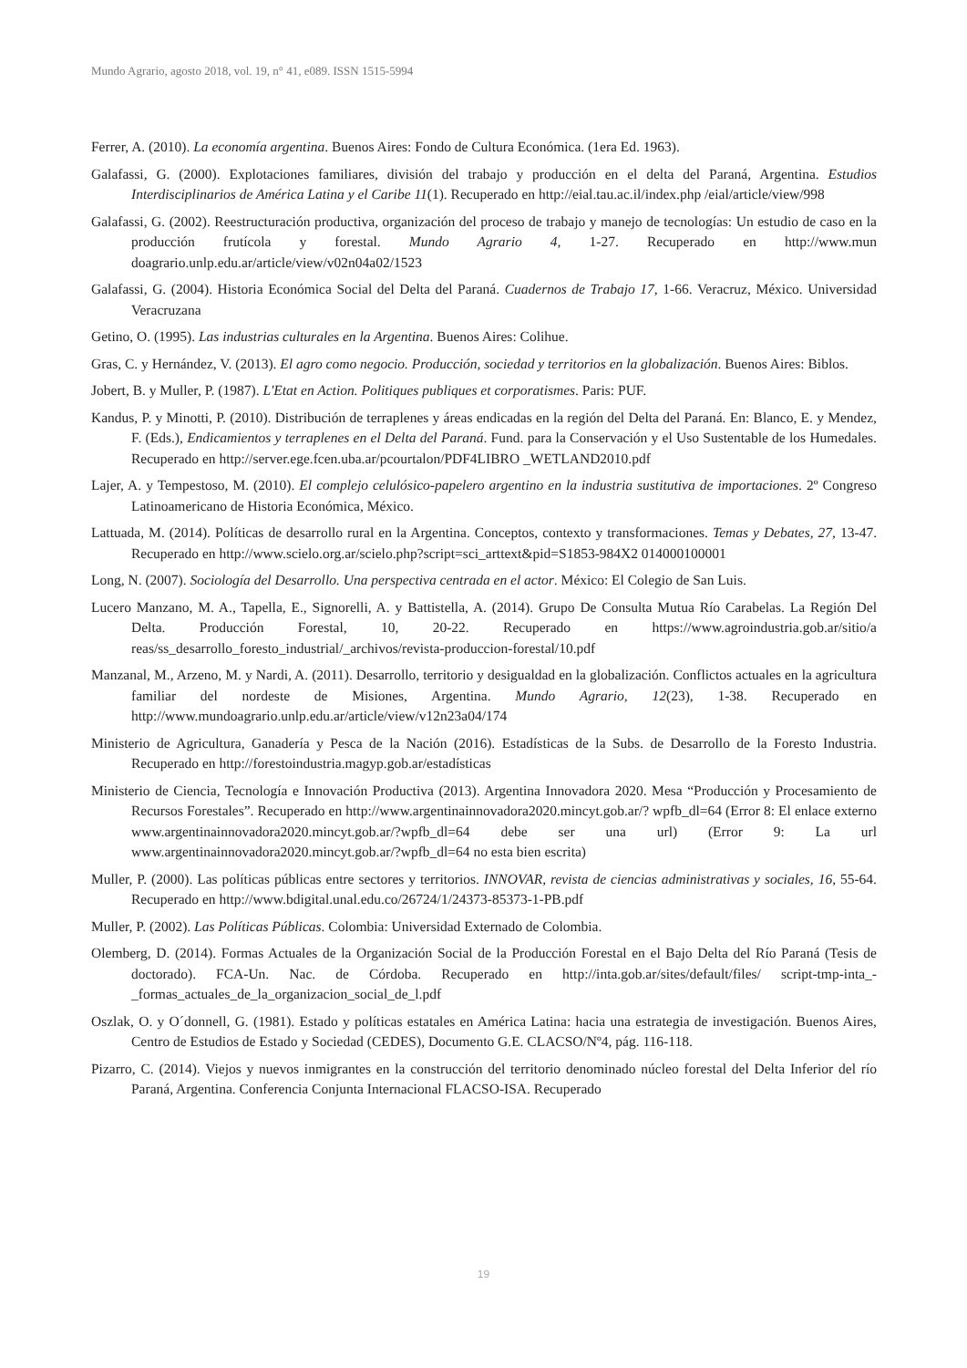Mundo Agrario, agosto 2018, vol. 19, n° 41, e089. ISSN 1515-5994
Ferrer, A. (2010). La economía argentina. Buenos Aires: Fondo de Cultura Económica. (1era Ed. 1963).
Galafassi, G. (2000). Explotaciones familiares, división del trabajo y producción en el delta del Paraná, Argentina. Estudios Interdisciplinarios de América Latina y el Caribe 11(1). Recuperado en http://eial.tau.ac.il/index.php /eial/article/view/998
Galafassi, G. (2002). Reestructuración productiva, organización del proceso de trabajo y manejo de tecnologías: Un estudio de caso en la producción frutícola y forestal. Mundo Agrario 4, 1-27. Recuperado en http://www.mun doagrario.unlp.edu.ar/article/view/v02n04a02/1523
Galafassi, G. (2004). Historia Económica Social del Delta del Paraná. Cuadernos de Trabajo 17, 1-66. Veracruz, México. Universidad Veracruzana
Getino, O. (1995). Las industrias culturales en la Argentina. Buenos Aires: Colihue.
Gras, C. y Hernández, V. (2013). El agro como negocio. Producción, sociedad y territorios en la globalización. Buenos Aires: Biblos.
Jobert, B. y Muller, P. (1987). L'Etat en Action. Politiques publiques et corporatismes. Paris: PUF.
Kandus, P. y Minotti, P. (2010). Distribución de terraplenes y áreas endicadas en la región del Delta del Paraná. En: Blanco, E. y Mendez, F. (Eds.), Endicamientos y terraplenes en el Delta del Paraná. Fund. para la Conservación y el Uso Sustentable de los Humedales. Recuperado en http://server.ege.fcen.uba.ar/pcourtalon/PDF4LIBRO _WETLAND2010.pdf
Lajer, A. y Tempestoso, M. (2010). El complejo celulósico-papelero argentino en la industria sustitutiva de importaciones. 2º Congreso Latinoamericano de Historia Económica, México.
Lattuada, M. (2014). Políticas de desarrollo rural en la Argentina. Conceptos, contexto y transformaciones. Temas y Debates, 27, 13-47. Recuperado en http://www.scielo.org.ar/scielo.php?script=sci_arttext&pid=S1853-984X2 014000100001
Long, N. (2007). Sociología del Desarrollo. Una perspectiva centrada en el actor. México: El Colegio de San Luis.
Lucero Manzano, M. A., Tapella, E., Signorelli, A. y Battistella, A. (2014). Grupo De Consulta Mutua Río Carabelas. La Región Del Delta. Producción Forestal, 10, 20-22. Recuperado en https://www.agroindustria.gob.ar/sitio/a reas/ss_desarrollo_foresto_industrial/_archivos/revista-produccion-forestal/10.pdf
Manzanal, M., Arzeno, M. y Nardi, A. (2011). Desarrollo, territorio y desigualdad en la globalización. Conflictos actuales en la agricultura familiar del nordeste de Misiones, Argentina. Mundo Agrario, 12(23), 1-38. Recuperado en http://www.mundoagrario.unlp.edu.ar/article/view/v12n23a04/174
Ministerio de Agricultura, Ganadería y Pesca de la Nación (2016). Estadísticas de la Subs. de Desarrollo de la Foresto Industria. Recuperado en http://forestoindustria.magyp.gob.ar/estadísticas
Ministerio de Ciencia, Tecnología e Innovación Productiva (2013). Argentina Innovadora 2020. Mesa “Producción y Procesamiento de Recursos Forestales”. Recuperado en http://www.argentinainnovadora2020.mincyt.gob.ar/? wpfb_dl=64 (Error 8: El enlace externo www.argentinainnovadora2020.mincyt.gob.ar/?wpfb_dl=64 debe ser una url) (Error 9: La url www.argentinainnovadora2020.mincyt.gob.ar/?wpfb_dl=64 no esta bien escrita)
Muller, P. (2000). Las políticas públicas entre sectores y territorios. INNOVAR, revista de ciencias administrativas y sociales, 16, 55-64. Recuperado en http://www.bdigital.unal.edu.co/26724/1/24373-85373-1-PB.pdf
Muller, P. (2002). Las Políticas Públicas. Colombia: Universidad Externado de Colombia.
Olemberg, D. (2014). Formas Actuales de la Organización Social de la Producción Forestal en el Bajo Delta del Río Paraná (Tesis de doctorado). FCA-Un. Nac. de Córdoba. Recuperado en http://inta.gob.ar/sites/default/files/ script-tmp-inta_-_formas_actuales_de_la_organizacion_social_de_l.pdf
Oszlak, O. y O´donnell, G. (1981). Estado y políticas estatales en América Latina: hacia una estrategia de investigación. Buenos Aires, Centro de Estudios de Estado y Sociedad (CEDES), Documento G.E. CLACSO/Nº4, pág. 116-118.
Pizarro, C. (2014). Viejos y nuevos inmigrantes en la construcción del territorio denominado núcleo forestal del Delta Inferior del río Paraná, Argentina. Conferencia Conjunta Internacional FLACSO-ISA. Recuperado
19